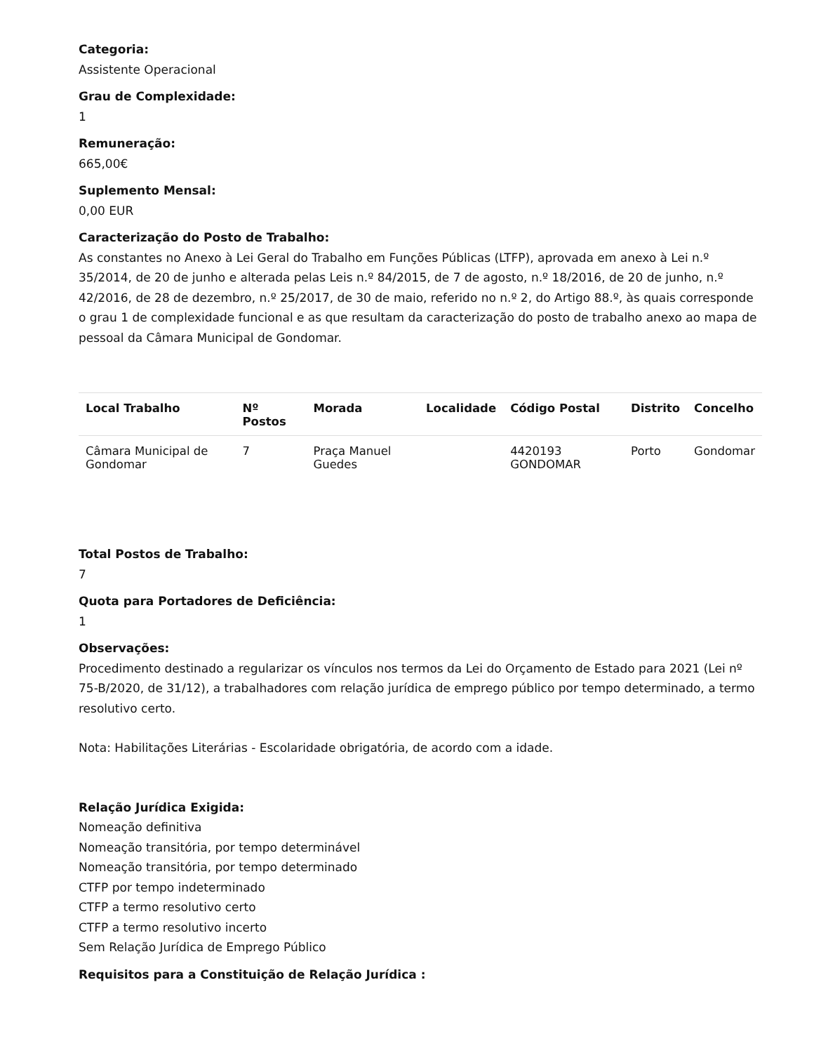Categoria:
Assistente Operacional
Grau de Complexidade:
1
Remuneração:
665,00€
Suplemento Mensal:
0,00 EUR
Caracterização do Posto de Trabalho:
As constantes no Anexo à Lei Geral do Trabalho em Funções Públicas (LTFP), aprovada em anexo à Lei n.º 35/2014, de 20 de junho e alterada pelas Leis n.º 84/2015, de 7 de agosto, n.º 18/2016, de 20 de junho, n.º 42/2016, de 28 de dezembro, n.º 25/2017, de 30 de maio, referido no n.º 2, do Artigo 88.º, às quais corresponde o grau 1 de complexidade funcional e as que resultam da caracterização do posto de trabalho anexo ao mapa de pessoal da Câmara Municipal de Gondomar.
| Local Trabalho | Nº Postos | Morada | Localidade | Código Postal | Distrito | Concelho |
| --- | --- | --- | --- | --- | --- | --- |
| Câmara Municipal de Gondomar | 7 | Praça Manuel Guedes | | 4420193 GONDOMAR | Porto | Gondomar |
Total Postos de Trabalho:
7
Quota para Portadores de Deficiência:
1
Observações:
Procedimento destinado a regularizar os vínculos nos termos da Lei do Orçamento de Estado para 2021 (Lei nº 75-B/2020, de 31/12), a trabalhadores com relação jurídica de emprego público por tempo determinado, a termo resolutivo certo.
Nota: Habilitações Literárias - Escolaridade obrigatória, de acordo com a idade.
Relação Jurídica Exigida:
Nomeação definitiva
Nomeação transitória, por tempo determinável
Nomeação transitória, por tempo determinado
CTFP por tempo indeterminado
CTFP a termo resolutivo certo
CTFP a termo resolutivo incerto
Sem Relação Jurídica de Emprego Público
Requisitos para a Constituição de Relação Jurídica :